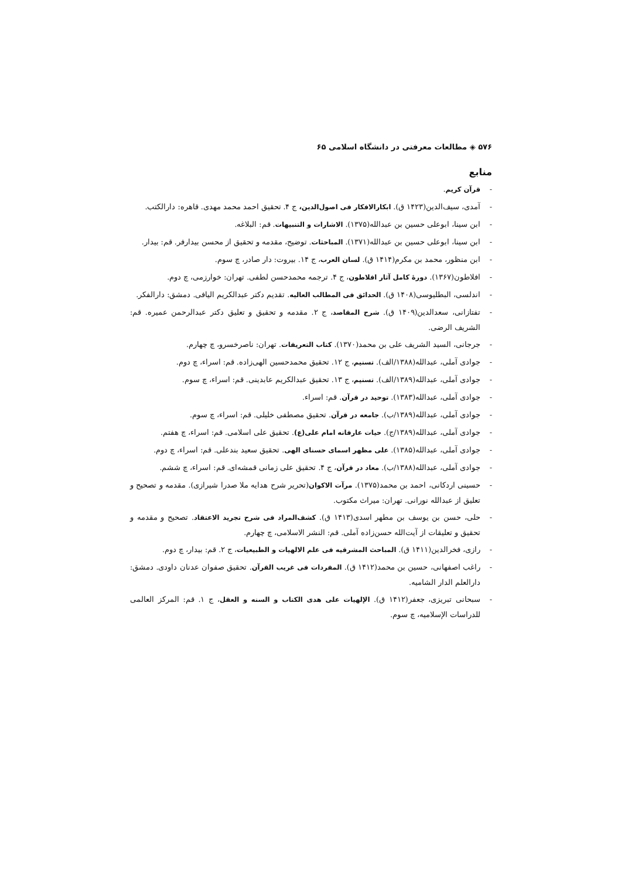۵۷۶ ◈ مطالعات معرفتی در دانشگاه اسلامی ۶۵
منابع
- قرآن کریم.
- آمدی، سیف‌الدین(۱۴۲۳ ق). ابکارالافکار فی اصول‌الدین، ج ۴. تحقیق احمد محمد مهدی. قاهره: دارالکتب.
- ابن سینا، ابوعلی حسین بن عبدالله(۱۳۷۵). الاشارات و التنبیهات. قم: البلاغه.
- ابن سینا، ابوعلی حسین بن عبدالله(۱۳۷۱). المباحثات. توضیح، مقدمه و تحقیق از محسن بیدارفر. قم: بیدار.
- ابن منظور، محمد بن مکرم(۱۴۱۴ ق). لسان العرب، ج ۱۴. بیروت: دار صادر، چ سوم.
- افلاطون(۱۳۶۷). دورۀ کامل آثار افلاطون، ج ۴. ترجمه محمدحسن لطفی. تهران: خوارزمی، چ دوم.
- اندلسی، البطلیوسی(۱۴۰۸ ق). الحدائق فی المطالب العالیه. تقدیم دکتر عبدالکریم الیافی. دمشق: دارالفکر.
- تفتازانی، سعدالدین(۱۴۰۹ ق). شرح المقاصد، ج ۲. مقدمه و تحقیق و تعلیق دکتر عبدالرحمن عمیره. قم: الشریف الرضی.
- جرجانی، السید الشریف علی بن محمد(۱۳۷۰). کتاب التعریفات. تهران: ناصرخسرو، چ چهارم.
- جوادی آملی، عبدالله(۱۳۸۸/الف). تسنیم، ج ۱۲. تحقیق محمدحسین الهی‌زاده. قم: اسراء، چ دوم.
- جوادی آملی، عبدالله(۱۳۸۹/الف). تسنیم، ج ۱۳. تحقیق عبدالکریم عابدینی. قم: اسراء، چ سوم.
- جوادی آملی، عبدالله(۱۳۸۳). توحید در قرآن. قم: اسراء.
- جوادی آملی، عبدالله(۱۳۸۹/ب). جامعه در قرآن. تحقیق مصطفی خلیلی. قم: اسراء، چ سوم.
- جوادی آملی، عبدالله(۱۳۸۹/ج). حیات عارفانه امام علی(ع). تحقیق علی اسلامی. قم: اسراء، چ هفتم.
- جوادی آملی، عبدالله(۱۳۸۵). علی مظهر اسمای حسنای الهی. تحقیق سعید بندعلی. قم: اسراء، چ دوم.
- جوادی آملی، عبدالله(۱۳۸۸/ب). معاد در قرآن، ج ۴. تحقیق علی زمانی قمشه‌ای. قم: اسراء، چ ششم.
- حسینی اردکانی، احمد بن محمد(۱۳۷۵). مرآت الاکوان(تحریر شرح هدایه ملا صدرا شیرازی). مقدمه و تصحیح و تعلیق از عبدالله نورانی. تهران: میراث مکتوب.
- حلی، حسن بن یوسف بن مطهر اسدی(۱۴۱۳ ق). کشف‌المراد فی شرح تجرید الاعتقاد. تصحیح و مقدمه و تحقیق و تعلیقات از آیت‌الله حسن‌زاده آملی. قم: النشر الاسلامی، چ چهارم.
- رازی، فخرالدین(۱۴۱۱ ق). المباحث المشرقیه فی علم الالهیات و الطبیعیات، ج ۲. قم: بیدار، چ دوم.
- راغب اصفهانی، حسین بن محمد(۱۴۱۲ ق). المفردات فی غریب القرآن. تحقیق صفوان عدنان داودی. دمشق: دارالعلم الدار الشامیه.
- سبحانی تبریزی، جعفر(۱۴۱۲ ق). الإلهیات علی هدی الکتاب و السنه و العقل، ج ۱. قم: المرکز العالمی للدراسات الإسلامیه، چ سوم.